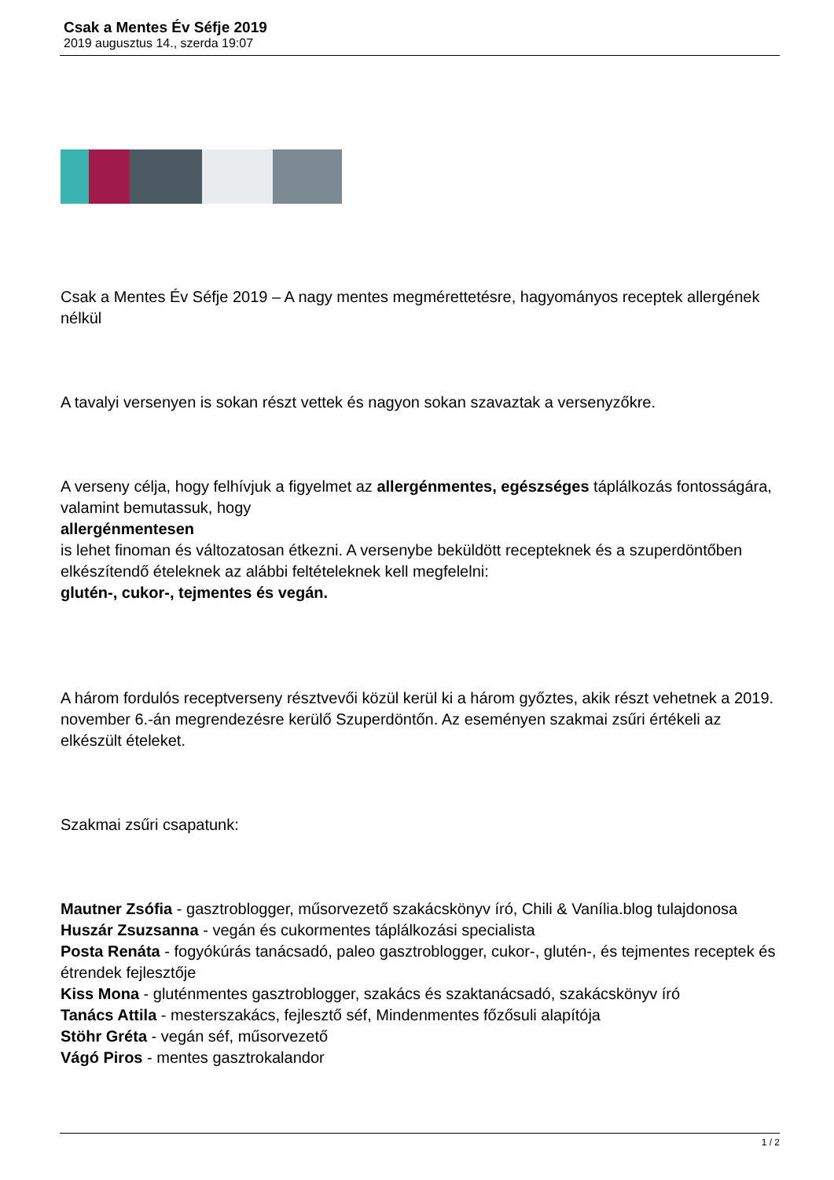Csak a Mentes Év Séfje 2019
2019 augusztus 14., szerda 19:07
Csak a Mentes Év Séfje 2019 – A nagy mentes megmérettetésre, hagyományos receptek allergének nélkül
A tavalyi versenyen is sokan részt vettek és nagyon sokan szavaztak a versenyzőkre.
A verseny célja, hogy felhívjuk a figyelmet az allergénmentes, egészséges táplálkozás fontosságára, valamint bemutassuk, hogy
allergénmentesen
is lehet finoman és változatosan étkezni. A versenybe beküldött recepteknek és a szuperdöntőben elkészítendő ételeknek az alábbi feltételeknek kell megfelelni:
glutén-, cukor-, tejmentes és vegán.
A három fordulós receptverseny résztvevői közül kerül ki a három győztes, akik részt vehetnek a 2019. november 6.-án megrendezésre kerülő Szuperdöntőn. Az eseményen szakmai zsűri értékeli az elkészült ételeket.
Szakmai zsűri csapatunk:
Mautner Zsófia - gasztroblogger, műsorvezető szakácskönyv író, Chili & Vanília.blog tulajdonosa
Huszár Zsuzsanna - vegán és cukormentes táplálkozási specialista
Posta Renáta - fogyókúrás tanácsadó, paleo gasztroblogger, cukor-, glutén-, és tejmentes receptek és étrendek fejlesztője
Kiss Mona - gluténmentes gasztroblogger, szakács és szaktanácsadó, szakácskönyv író
Tanács Attila - mesterszakács, fejlesztő séf, Mindenmentes főzősuli alapítója
Stöhr Gréta - vegán séf, műsorvezető
Vágó Piros - mentes gasztrokalandor
1 / 2